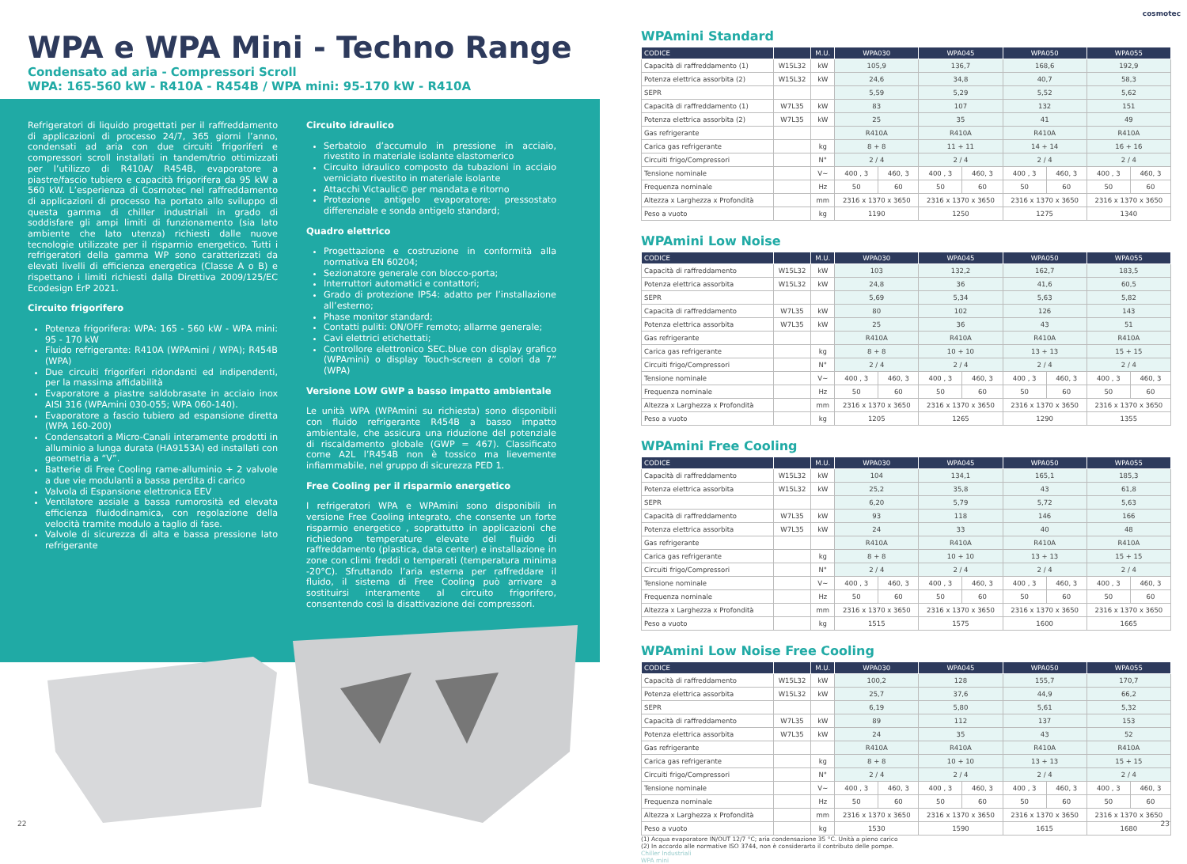WPA e WPA Mini - Techno Range
Condensato ad aria - Compressori Scroll
WPA: 165-560 kW - R410A - R454B / WPA mini: 95-170 kW - R410A
Refrigeratori di liquido progettati per il raffreddamento di applicazioni di processo 24/7, 365 giorni l’anno, condensati ad aria con due circuiti frigoriferi e compressori scroll installati in tandem/trio ottimizzati per l’utilizzo di R410A/ R454B, evaporatore a piastre/fascio tubiero e capacità frigorifera da 95 kW a 560 kW. L’esperienza di Cosmotec nel raffreddamento di applicazioni di processo ha portato allo sviluppo di questa gamma di chiller industriali in grado di soddisfare gli ampi limiti di funzionamento (sia lato ambiente che lato utenza) richiesti dalle nuove tecnologie utilizzate per il risparmio energetico. Tutti i refrigeratori della gamma WP sono caratterizzati da elevati livelli di efficienza energetica (Classe A o B) e rispettano i limiti richiesti dalla Direttiva 2009/125/EC Ecodesign ErP 2021.
Circuito frigorifero
Potenza frigorifera: WPA: 165 - 560 kW - WPA mini: 95 - 170 kW
Fluido refrigerante: R410A (WPAmini / WPA); R454B (WPA)
Due circuiti frigoriferi ridondanti ed indipendenti, per la massima affidabilità
Evaporatore a piastre saldobrasate in acciaio inox AISI 316 (WPAmini 030-055; WPA 060-140).
Evaporatore a fascio tubiero ad espansione diretta (WPA 160-200)
Condensatori a Micro-Canali interamente prodotti in alluminio a lunga durata (HA9153A) ed installati con geometria a “V”.
Batterie di Free Cooling rame-alluminio + 2 valvole a due vie modulanti a bassa perdita di carico
Valvola di Espansione elettronica EEV
Ventilatore assiale a bassa rumorosità ed elevata efficienza fluidodinamica, con regolazione della velocità tramite modulo a taglio di fase.
Valvole di sicurezza di alta e bassa pressione lato refrigerante
Circuito idraulico
Serbatoio d’accumulo in pressione in acciaio, rivestito in materiale isolante elastomerico
Circuito idraulico composto da tubazioni in acciaio verniciato rivestito in materiale isolante
Attacchi Victaulic© per mandata e ritorno
Protezione antigelo evaporatore: pressostato differenziale e sonda antigelo standard;
Quadro elettrico
Progettazione e costruzione in conformità alla normativa EN 60204;
Sezionatore generale con blocco-porta;
Interruttori automatici e contattori;
Grado di protezione IP54: adatto per l’installazione all’esterno;
Phase monitor standard;
Contatti puliti: ON/OFF remoto; allarme generale;
Cavi elettrici etichettati;
Controllore elettronico SEC.blue con display grafico (WPAmini) o display Touch-screen a colori da 7” (WPA)
Versione LOW GWP a basso impatto ambientale
Le unità WPA (WPAmini su richiesta) sono disponibili con fluido refrigerante R454B a basso impatto ambientale, che assicura una riduzione del potenziale di riscaldamento globale (GWP = 467). Classificato come A2L l’R454B non è tossico ma lievemente infiammabile, nel gruppo di sicurezza PED 1.
Free Cooling per il risparmio energetico
I refrigeratori WPA e WPAmini sono disponibili in versione Free Cooling integrato, che consente un forte risparmio energetico , soprattutto in applicazioni che richiedono temperature elevate del fluido di raffreddamento (plastica, data center) e installazione in zone con climi freddi o temperati (temperatura minima -20°C). Sfruttando l’aria esterna per raffreddare il fluido, il sistema di Free Cooling può arrivare a sostituirsi interamente al circuito frigorifero, consentendo così la disattivazione dei compressori.
22
cosmotec
WPAmini Standard
| CODICE | | M.U. | WPA030 | | WPA045 | | WPA050 | | WPA055 | |
| --- | --- | --- | --- | --- | --- | --- | --- | --- | --- | --- |
| Capacità di raffreddamento (1) | W15L32 | kW | 105,9 | | 136,7 | | 168,6 | | 192,9 | |
| Potenza elettrica assorbita (2) | W15L32 | kW | 24,6 | | 34,8 | | 40,7 | | 58,3 | |
| SEPR | | | 5,59 | | 5,29 | | 5,52 | | 5,62 | |
| Capacità di raffreddamento (1) | W7L35 | kW | 83 | | 107 | | 132 | | 151 | |
| Potenza elettrica assorbita (2) | W7L35 | kW | 25 | | 35 | | 41 | | 49 | |
| Gas refrigerante | | | R410A | | R410A | | R410A | | R410A | |
| Carica gas refrigerante | | kg | 8 + 8 | | 11 + 11 | | 14 + 14 | | 16 + 16 | |
| Circuiti frigo/Compressori | | N° | 2 / 4 | | 2 / 4 | | 2 / 4 | | 2 / 4 | |
| Tensione nominale | | V~ | 400 , 3 | 460, 3 | 400 , 3 | 460, 3 | 400 , 3 | 460, 3 | 400 , 3 | 460, 3 |
| Frequenza nominale | | Hz | 50 | 60 | 50 | 60 | 50 | 60 | 50 | 60 |
| Altezza x Larghezza x Profondità | | mm | 2316 x 1370 x 3650 | | 2316 x 1370 x 3650 | | 2316 x 1370 x 3650 | | 2316 x 1370 x 3650 | |
| Peso a vuoto | | kg | 1190 | | 1250 | | 1275 | | 1340 | |
WPAmini Low Noise
| CODICE | | M.U. | WPA030 | | WPA045 | | WPA050 | | WPA055 | |
| --- | --- | --- | --- | --- | --- | --- | --- | --- | --- | --- |
| Capacità di raffreddamento | W15L32 | kW | 103 | | 132,2 | | 162,7 | | 183,5 | |
| Potenza elettrica assorbita | W15L32 | kW | 24,8 | | 36 | | 41,6 | | 60,5 | |
| SEPR | | | 5,69 | | 5,34 | | 5,63 | | 5,82 | |
| Capacità di raffreddamento | W7L35 | kW | 80 | | 102 | | 126 | | 143 | |
| Potenza elettrica assorbita | W7L35 | kW | 25 | | 36 | | 43 | | 51 | |
| Gas refrigerante | | | R410A | | R410A | | R410A | | R410A | |
| Carica gas refrigerante | | kg | 8 + 8 | | 10 + 10 | | 13 + 13 | | 15 + 15 | |
| Circuiti frigo/Compressori | | N° | 2 / 4 | | 2 / 4 | | 2 / 4 | | 2 / 4 | |
| Tensione nominale | | V~ | 400 , 3 | 460, 3 | 400 , 3 | 460, 3 | 400 , 3 | 460, 3 | 400 , 3 | 460, 3 |
| Frequenza nominale | | Hz | 50 | 60 | 50 | 60 | 50 | 60 | 50 | 60 |
| Altezza x Larghezza x Profondità | | mm | 2316 x 1370 x 3650 | | 2316 x 1370 x 3650 | | 2316 x 1370 x 3650 | | 2316 x 1370 x 3650 | |
| Peso a vuoto | | kg | 1205 | | 1265 | | 1290 | | 1355 | |
WPAmini Free Cooling
| CODICE | | M.U. | WPA030 | | WPA045 | | WPA050 | | WPA055 | |
| --- | --- | --- | --- | --- | --- | --- | --- | --- | --- | --- |
| Capacità di raffreddamento | W15L32 | kW | 104 | | 134,1 | | 165,1 | | 185,3 | |
| Potenza elettrica assorbita | W15L32 | kW | 25,2 | | 35,8 | | 43 | | 61,8 | |
| SEPR | | | 6,20 | | 5,79 | | 5,72 | | 5,63 | |
| Capacità di raffreddamento | W7L35 | kW | 93 | | 118 | | 146 | | 166 | |
| Potenza elettrica assorbita | W7L35 | kW | 24 | | 33 | | 40 | | 48 | |
| Gas refrigerante | | | R410A | | R410A | | R410A | | R410A | |
| Carica gas refrigerante | | kg | 8 + 8 | | 10 + 10 | | 13 + 13 | | 15 + 15 | |
| Circuiti frigo/Compressori | | N° | 2 / 4 | | 2 / 4 | | 2 / 4 | | 2 / 4 | |
| Tensione nominale | | V~ | 400 , 3 | 460, 3 | 400 , 3 | 460, 3 | 400 , 3 | 460, 3 | 400 , 3 | 460, 3 |
| Frequenza nominale | | Hz | 50 | 60 | 50 | 60 | 50 | 60 | 50 | 60 |
| Altezza x Larghezza x Profondità | | mm | 2316 x 1370 x 3650 | | 2316 x 1370 x 3650 | | 2316 x 1370 x 3650 | | 2316 x 1370 x 3650 | |
| Peso a vuoto | | kg | 1515 | | 1575 | | 1600 | | 1665 | |
WPAmini Low Noise Free Cooling
| CODICE | | M.U. | WPA030 | | WPA045 | | WPA050 | | WPA055 | |
| --- | --- | --- | --- | --- | --- | --- | --- | --- | --- | --- |
| Capacità di raffreddamento | W15L32 | kW | 100,2 | | 128 | | 155,7 | | 170,7 | |
| Potenza elettrica assorbita | W15L32 | kW | 25,7 | | 37,6 | | 44,9 | | 66,2 | |
| SEPR | | | 6,19 | | 5,80 | | 5,61 | | 5,32 | |
| Capacità di raffreddamento | W7L35 | kW | 89 | | 112 | | 137 | | 153 | |
| Potenza elettrica assorbita | W7L35 | kW | 24 | | 35 | | 43 | | 52 | |
| Gas refrigerante | | | R410A | | R410A | | R410A | | R410A | |
| Carica gas refrigerante | | kg | 8 + 8 | | 10 + 10 | | 13 + 13 | | 15 + 15 | |
| Circuiti frigo/Compressori | | N° | 2 / 4 | | 2 / 4 | | 2 / 4 | | 2 / 4 | |
| Tensione nominale | | V~ | 400 , 3 | 460, 3 | 400 , 3 | 460, 3 | 400 , 3 | 460, 3 | 400 , 3 | 460, 3 |
| Frequenza nominale | | Hz | 50 | 60 | 50 | 60 | 50 | 60 | 50 | 60 |
| Altezza x Larghezza x Profondità | | mm | 2316 x 1370 x 3650 | | 2316 x 1370 x 3650 | | 2316 x 1370 x 3650 | | 2316 x 1370 x 3650 | |
| Peso a vuoto | | kg | 1530 | | 1590 | | 1615 | | 1680 | |
(1) Acqua evaporatore IN/OUT 12/7 °C; aria condensazione 35 °C. Unità a pieno carico
(2) In accordo alle normative ISO 3744, non è considerarto il contributo delle pompe.
Chiller Industriali
WPA mini
23